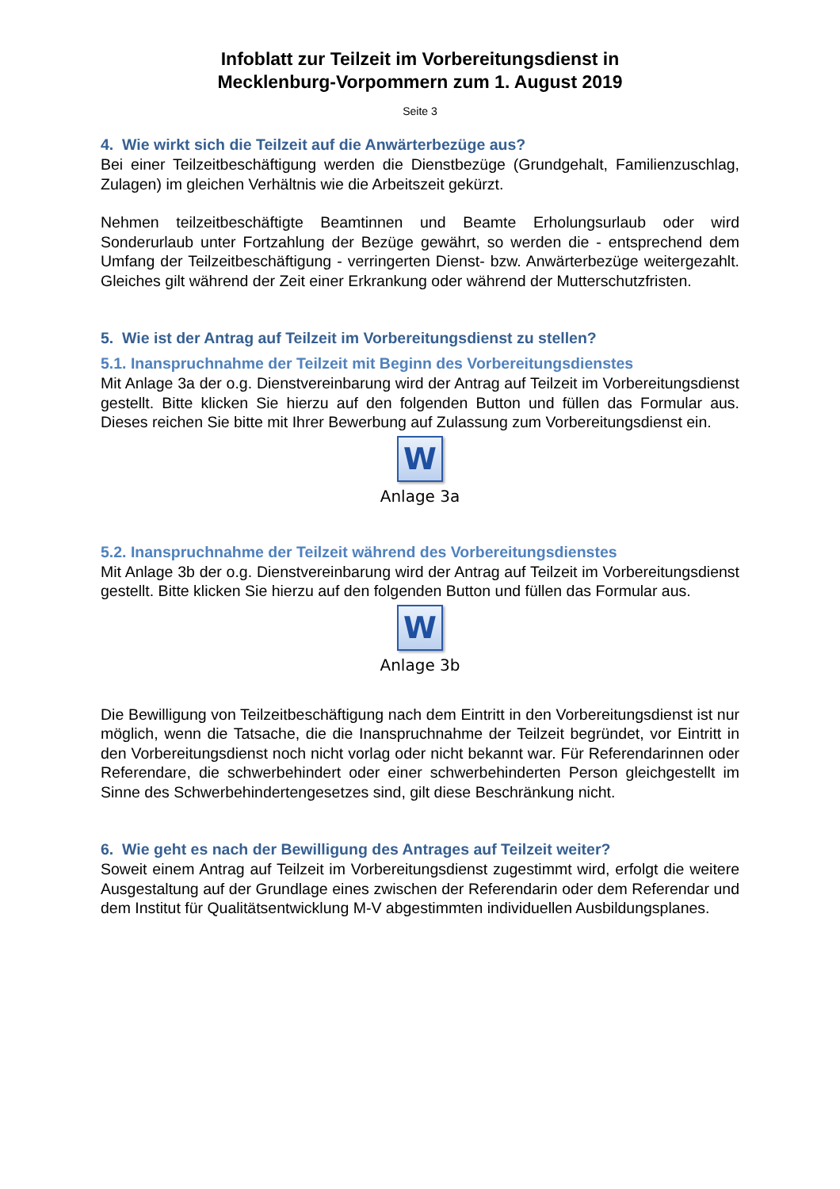Infoblatt zur Teilzeit im Vorbereitungsdienst in
Mecklenburg-Vorpommern zum 1. August 2019
Seite 3
4. Wie wirkt sich die Teilzeit auf die Anwärterbezüge aus?
Bei einer Teilzeitbeschäftigung werden die Dienstbezüge (Grundgehalt, Familienzuschlag, Zulagen) im gleichen Verhältnis wie die Arbeitszeit gekürzt.
Nehmen teilzeitbeschäftigte Beamtinnen und Beamte Erholungsurlaub oder wird Sonderurlaub unter Fortzahlung der Bezüge gewährt, so werden die - entsprechend dem Umfang der Teilzeitbeschäftigung - verringerten Dienst- bzw. Anwärterbezüge weitergezahlt. Gleiches gilt während der Zeit einer Erkrankung oder während der Mutterschutzfristen.
5. Wie ist der Antrag auf Teilzeit im Vorbereitungsdienst zu stellen?
5.1. Inanspruchnahme der Teilzeit mit Beginn des Vorbereitungsdienstes
Mit Anlage 3a der o.g. Dienstvereinbarung wird der Antrag auf Teilzeit im Vorbereitungsdienst gestellt. Bitte klicken Sie hierzu auf den folgenden Button und füllen das Formular aus. Dieses reichen Sie bitte mit Ihrer Bewerbung auf Zulassung zum Vorbereitungsdienst ein.
W
Anlage 3a
5.2. Inanspruchnahme der Teilzeit während des Vorbereitungsdienstes
Mit Anlage 3b der o.g. Dienstvereinbarung wird der Antrag auf Teilzeit im Vorbereitungsdienst gestellt. Bitte klicken Sie hierzu auf den folgenden Button und füllen das Formular aus.
W
Anlage 3b
Die Bewilligung von Teilzeitbeschäftigung nach dem Eintritt in den Vorbereitungsdienst ist nur möglich, wenn die Tatsache, die die Inanspruchnahme der Teilzeit begründet, vor Eintritt in den Vorbereitungsdienst noch nicht vorlag oder nicht bekannt war. Für Referendarinnen oder Referendare, die schwerbehindert oder einer schwerbehinderten Person gleichgestellt im Sinne des Schwerbehindertengesetzes sind, gilt diese Beschränkung nicht.
6. Wie geht es nach der Bewilligung des Antrages auf Teilzeit weiter?
Soweit einem Antrag auf Teilzeit im Vorbereitungsdienst zugestimmt wird, erfolgt die weitere Ausgestaltung auf der Grundlage eines zwischen der Referendarin oder dem Referendar und dem Institut für Qualitätsentwicklung M-V abgestimmten individuellen Ausbildungsplanes.